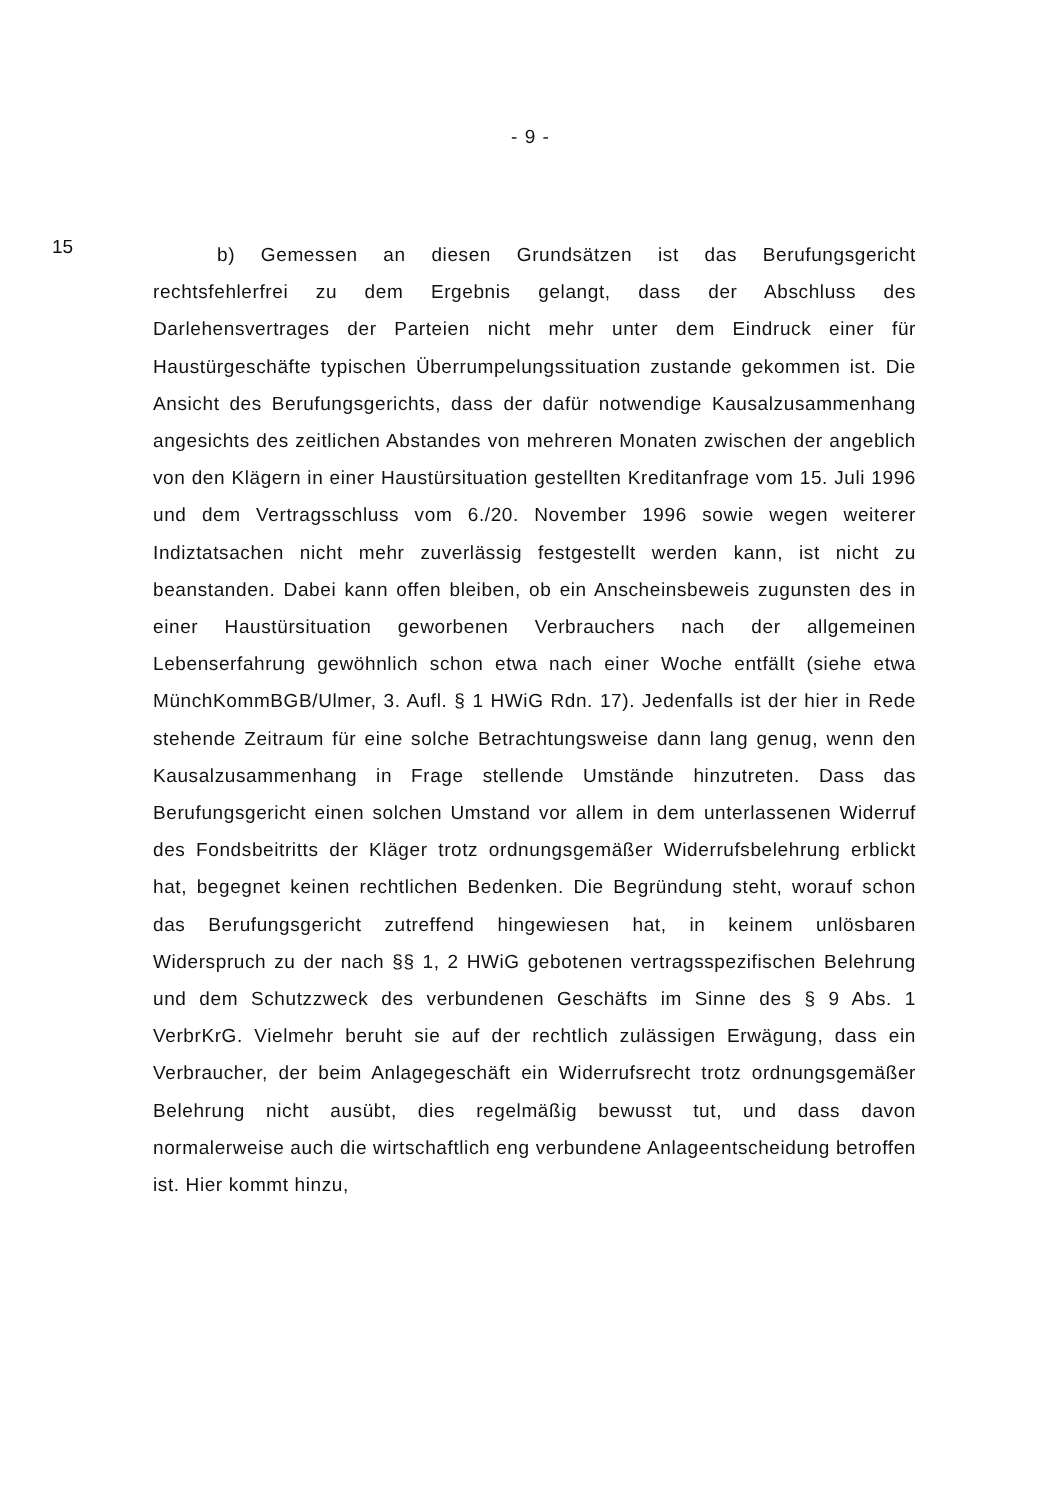- 9 -
15
b) Gemessen an diesen Grundsätzen ist das Berufungsgericht rechtsfehlerfrei zu dem Ergebnis gelangt, dass der Abschluss des Darlehensvertrages der Parteien nicht mehr unter dem Eindruck einer für Haustürgeschäfte typischen Überrumpelungssituation zustande gekommen ist. Die Ansicht des Berufungsgerichts, dass der dafür notwendige Kausalzusammenhang angesichts des zeitlichen Abstandes von mehreren Monaten zwischen der angeblich von den Klägern in einer Haustürsituation gestellten Kreditanfrage vom 15. Juli 1996 und dem Vertragsschluss vom 6./20. November 1996 sowie wegen weiterer Indiztatsachen nicht mehr zuverlässig festgestellt werden kann, ist nicht zu beanstanden. Dabei kann offen bleiben, ob ein Anscheinsbeweis zugunsten des in einer Haustürsituation geworbenen Verbrauchers nach der allgemeinen Lebenserfahrung gewöhnlich schon etwa nach einer Woche entfällt (siehe etwa MünchKommBGB/Ulmer, 3. Aufl. § 1 HWiG Rdn. 17). Jedenfalls ist der hier in Rede stehende Zeitraum für eine solche Betrachtungsweise dann lang genug, wenn den Kausalzusammenhang in Frage stellende Umstände hinzutreten. Dass das Berufungsgericht einen solchen Umstand vor allem in dem unterlassenen Widerruf des Fondsbeitritts der Kläger trotz ordnungsgemäßer Widerrufsbelehrung erblickt hat, begegnet keinen rechtlichen Bedenken. Die Begründung steht, worauf schon das Berufungsgericht zutreffend hingewiesen hat, in keinem unlösbaren Widerspruch zu der nach §§ 1, 2 HWiG gebotenen vertragsspezifischen Belehrung und dem Schutzzweck des verbundenen Geschäfts im Sinne des § 9 Abs. 1 VerbrKrG. Vielmehr beruht sie auf der rechtlich zulässigen Erwägung, dass ein Verbraucher, der beim Anlagegeschäft ein Widerrufsrecht trotz ordnungsgemäßer Belehrung nicht ausübt, dies regelmäßig bewusst tut, und dass davon normalerweise auch die wirtschaftlich eng verbundene Anlageentscheidung betroffen ist. Hier kommt hinzu,